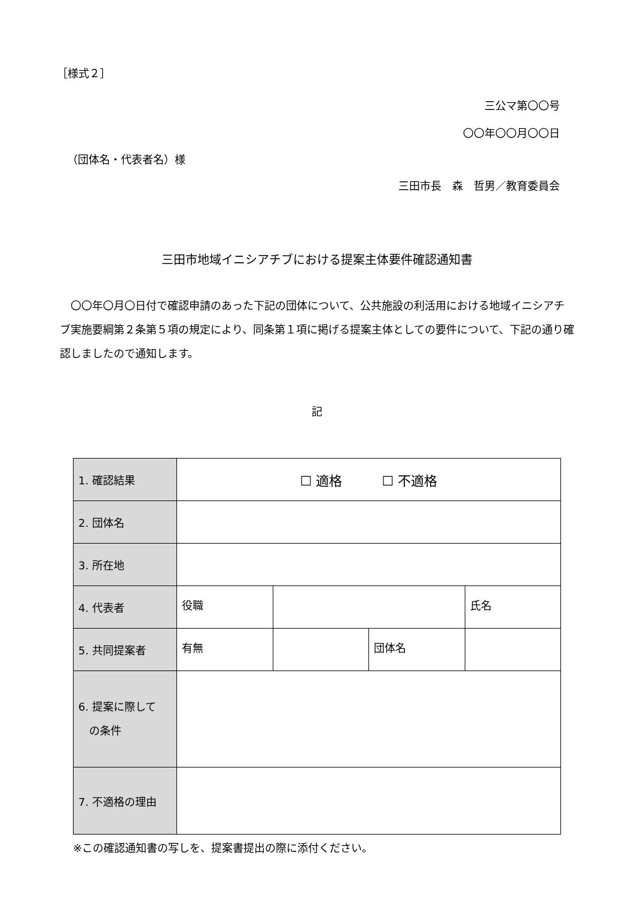［様式２］
三公マ第〇〇号
〇〇年〇〇月〇〇日
（団体名・代表者名）様
三田市長　森　哲男／教育委員会
三田市地域イニシアチブにおける提案主体要件確認通知書
　〇〇年〇月〇日付で確認申請のあった下記の団体について、公共施設の利活用における地域イニシアチブ実施要綱第２条第５項の規定により、同条第１項に掲げる提案主体としての要件について、下記の通り確認しましたので通知します。
記
| 1. 確認結果 | ☐ 適格 ☐ 不適格 | | | |
| 2. 団体名 | | | | |
| 3. 所在地 | | | | |
| 4. 代表者 | 役職 | | | 氏名 |
| 5. 共同提案者 | 有無 | | 団体名 | |
| 6. 提案に際して の条件 | | | | |
| 7. 不適格の理由 | | | | |
※この確認通知書の写しを、提案書提出の際に添付ください。